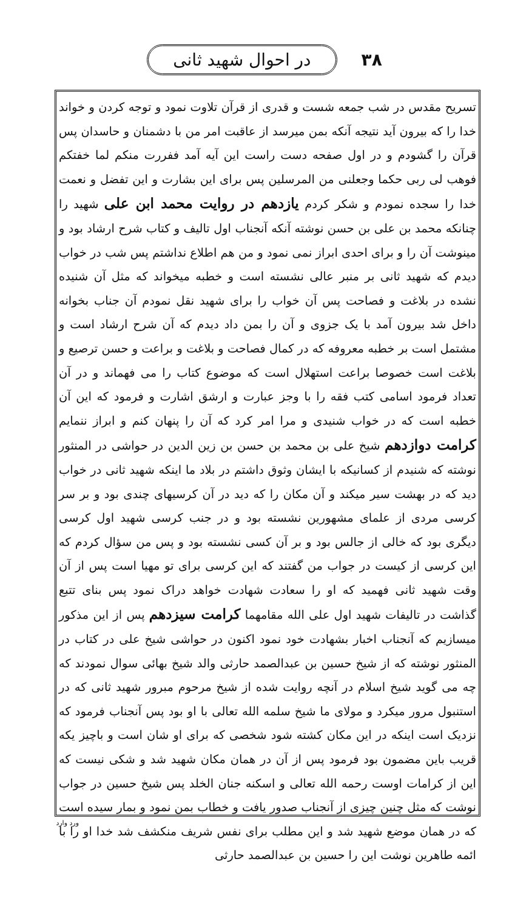۳۸ در احوال شهید ثانی
تسریح مقدس در شب جمعه شست و قدری از قرآن تلاوت نمود و توجه کردن و خواند خدا را که بیرون آید نتیجه آنکه بمن میرسد از عاقبت امر من با دشمنان و حاسدان پس قرآن را گشودم و در اول صفحه دست راست این آیه آمد ففررت منکم لما خفتکم فوهب لی ربی حکما وجعلنی من المرسلین پس برای این بشارت و این تفضل و نعمت خدا را سجده نمودم و شکر کردم یازدهم در روایت محمد ابن علی شهید را چنانکه محمد بن علی بن حسن نوشته آنکه آنجناب اول تالیف و کتاب شرح ارشاد بود و مینوشت آن را و برای احدی ابراز نمی نمود و من هم اطلاع نداشتم پس شب در خواب دیدم که شهید ثانی بر منبر عالی نشسته است و خطبه میخواند که مثل آن شنیده نشده در بلاغت و فصاحت پس آن خواب را برای شهید نقل نمودم آن جناب بخوانه داخل شد بیرون آمد با یک جزوی و آن را بمن داد دیدم که آن شرح ارشاد است و مشتمل است بر خطبه معروفه که در کمال فصاحت و بلاغت و براعت و حسن ترصیع و بلاغت است خصوصا براعت استهلال است که موضوع کتاب را می فهماند و در آن تعداد فرمود اسامی کتب فقه را با وجز عبارت و ارشق اشارت و فرمود که این آن خطبه است که در خواب شنیدی و مرا امر کرد که آن را پنهان کنم و ابراز ننمایم کرامت دوازدهم شیخ علی بن محمد بن حسن بن زین الدین در حواشی در المنثور نوشته که شنیدم از کسانیکه با ایشان وثوق داشتم در بلاد ما اینکه شهید ثانی در خواب دید که در بهشت سیر میکند و آن مکان را که دید در آن کرسیهای چندی بود و بر سر کرسی مردی از علمای مشهورین نشسته بود و در جنب کرسی شهید اول کرسی دیگری بود که خالی از جالس بود و بر آن کسی نشسته بود و پس من سؤال کردم که این کرسی از کیست در جواب من گفتند که این کرسی برای تو مهیا است پس از آن وقت شهید ثانی فهمید که او را سعادت شهادت خواهد دراک نمود پس بنای تتبع گذاشت در تالیفات شهید اول علی الله مقامهما کرامت سیزدهم پس از این مذکور میسازیم که آنجناب اخبار بشهادت خود نمود اکنون در حواشی شیخ علی در کتاب در المنثور نوشته که از شیخ حسین بن عبدالصمد حارثی والد شیخ بهائی سوال نمودند که چه می گوید شیخ اسلام در آنچه روایت شده از شیخ مرحوم مبرور شهید ثانی که در استنبول مرور میکرد و مولای ما شیخ سلمه الله تعالی با او بود پس آنجناب فرمود که نزدیک است اینکه در این مکان کشته شود شخصی که برای او شان است و باچیز یکه قریب باین مضمون بود فرمود پس از آن در همان مکان شهید شد و شکی نیست که این از کرامات اوست رحمه الله تعالی و اسکنه جنان الخلد پس شیخ حسین در جواب نوشت که مثل چنین چیزی از آنجناب صدور یافت و خطاب بمن نمود و بمار سیده است که در همان موضع شهید شد و این مطلب برای نفس شریف منکشف شد خدا او را با ائمه طاهرین نوشت این را حسین بن عبدالصمد حارثی
ورد وارد